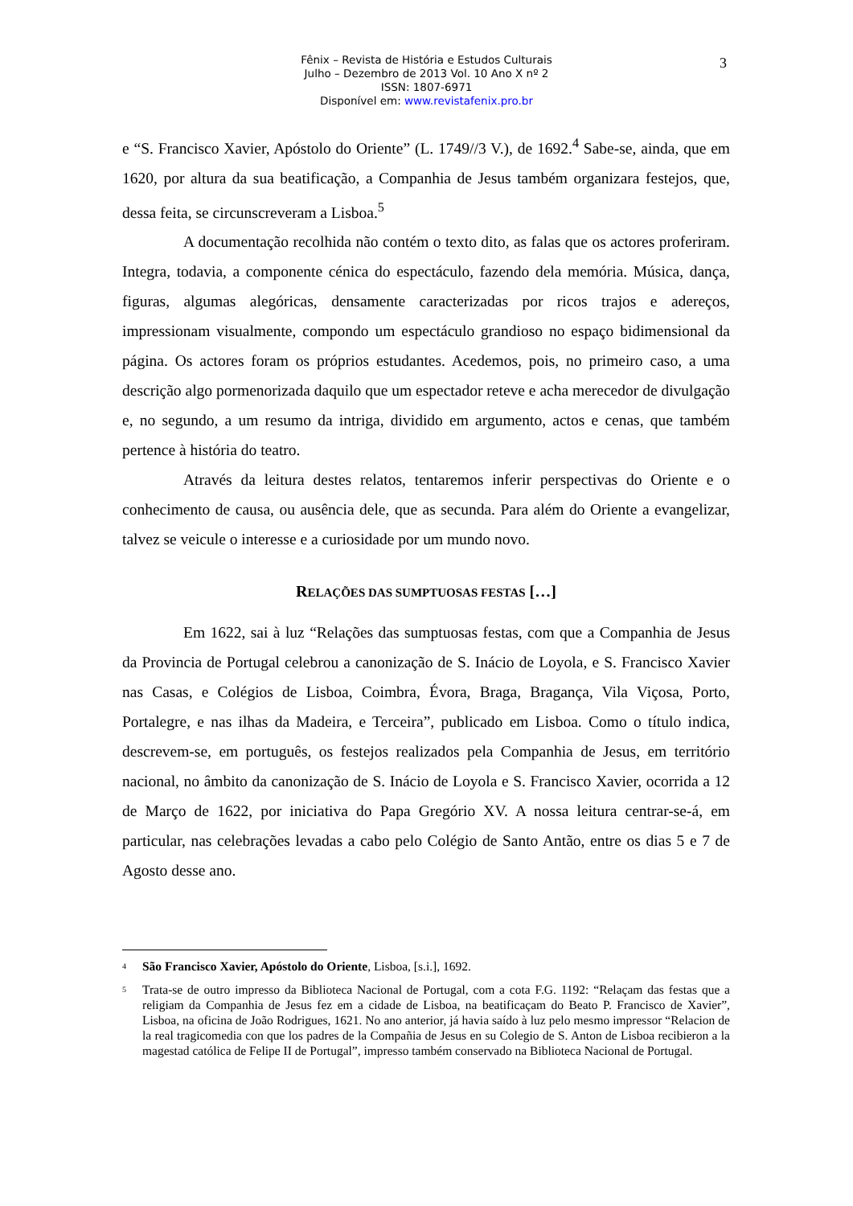Fênix – Revista de História e Estudos Culturais
Julho – Dezembro de 2013 Vol. 10 Ano X nº 2
ISSN: 1807-6971
Disponível em: www.revistafenix.pro.br
3
e “S. Francisco Xavier, Apóstolo do Oriente” (L. 1749//3 V.), de 1692.<sup>4</sup> Sabe-se, ainda, que em 1620, por altura da sua beatificação, a Companhia de Jesus também organizara festejos, que, dessa feita, se circunscreveram a Lisboa.<sup>5</sup>
A documentação recolhida não contém o texto dito, as falas que os actores proferiram. Integra, todavia, a componente cénica do espectáculo, fazendo dela memória. Música, dança, figuras, algumas alegóricas, densamente caracterizadas por ricos trajos e adereços, impressionam visualmente, compondo um espectáculo grandioso no espaço bidimensional da página. Os actores foram os próprios estudantes. Acedemos, pois, no primeiro caso, a uma descrição algo pormenorizada daquilo que um espectador reteve e acha merecedor de divulgação e, no segundo, a um resumo da intriga, dividido em argumento, actos e cenas, que também pertence à história do teatro.
Através da leitura destes relatos, tentaremos inferir perspectivas do Oriente e o conhecimento de causa, ou ausência dele, que as secunda. Para além do Oriente a evangelizar, talvez se veicule o interesse e a curiosidade por um mundo novo.
RELAÇÕES DAS SUMPTUOSAS FESTAS […]
Em 1622, sai à luz “Relações das sumptuosas festas, com que a Companhia de Jesus da Provincia de Portugal celebrou a canonização de S. Inácio de Loyola, e S. Francisco Xavier nas Casas, e Colégios de Lisboa, Coimbra, Évora, Braga, Bragança, Vila Viçosa, Porto, Portalegre, e nas ilhas da Madeira, e Terceira”, publicado em Lisboa. Como o título indica, descrevem-se, em português, os festejos realizados pela Companhia de Jesus, em território nacional, no âmbito da canonização de S. Inácio de Loyola e S. Francisco Xavier, ocorrida a 12 de Março de 1622, por iniciativa do Papa Gregório XV. A nossa leitura centrar-se-á, em particular, nas celebrações levadas a cabo pelo Colégio de Santo Antão, entre os dias 5 e 7 de Agosto desse ano.
<sup>4</sup> São Francisco Xavier, Apóstolo do Oriente, Lisboa, [s.i.], 1692.
<sup>5</sup> Trata-se de outro impresso da Biblioteca Nacional de Portugal, com a cota F.G. 1192: “Relaçam das festas que a religiam da Companhia de Jesus fez em a cidade de Lisboa, na beatificaçam do Beato P. Francisco de Xavier”, Lisboa, na oficina de João Rodrigues, 1621. No ano anterior, já havia saído à luz pelo mesmo impressor “Relacion de la real tragicomedia con que los padres de la Compañia de Jesus en su Colegio de S. Anton de Lisboa recibieron a la magestad católica de Felipe II de Portugal”, impresso também conservado na Biblioteca Nacional de Portugal.